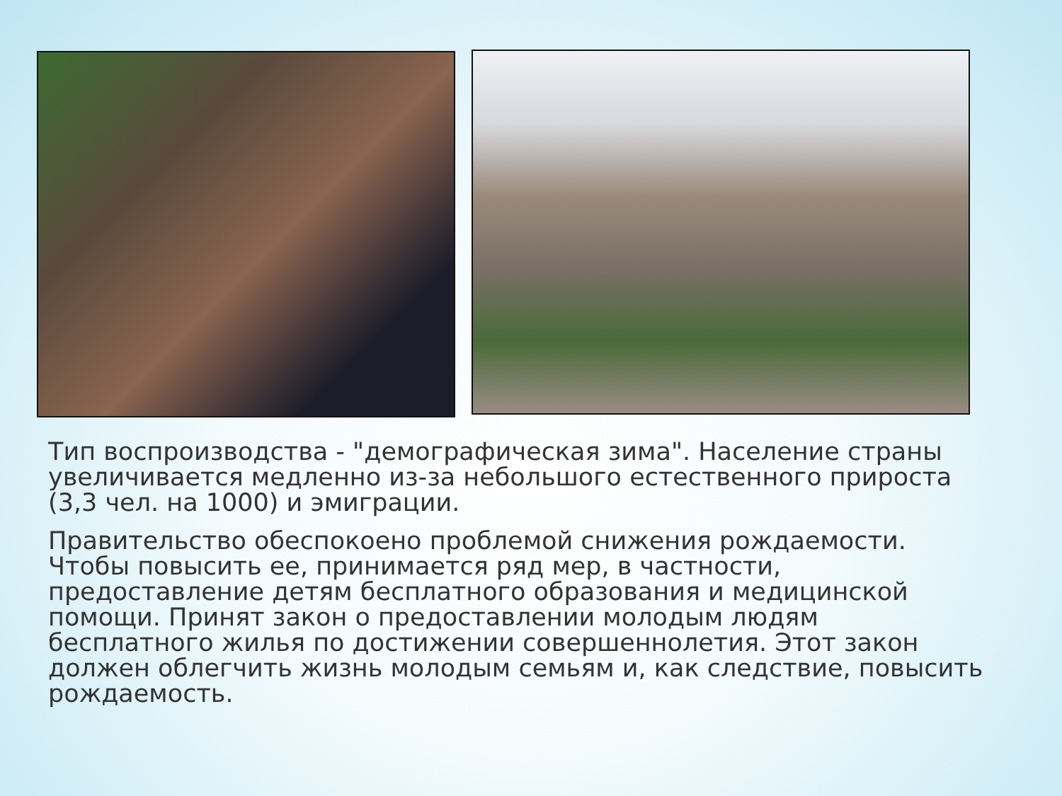Тип воспроизводства - "демографическая зима". Население страны увеличивается медленно из-за небольшого естественного прироста (3,3 чел. на 1000) и эмиграции.
Правительство обеспокоено проблемой снижения рождаемости. Чтобы повысить ее, принимается ряд мер, в частности, предоставление детям бесплатного образования и медицинской помощи. Принят закон о предоставлении молодым людям бесплатного жилья по достижении совершеннолетия. Этот закон должен облегчить жизнь молодым семьям и, как следствие, повысить рождаемость.